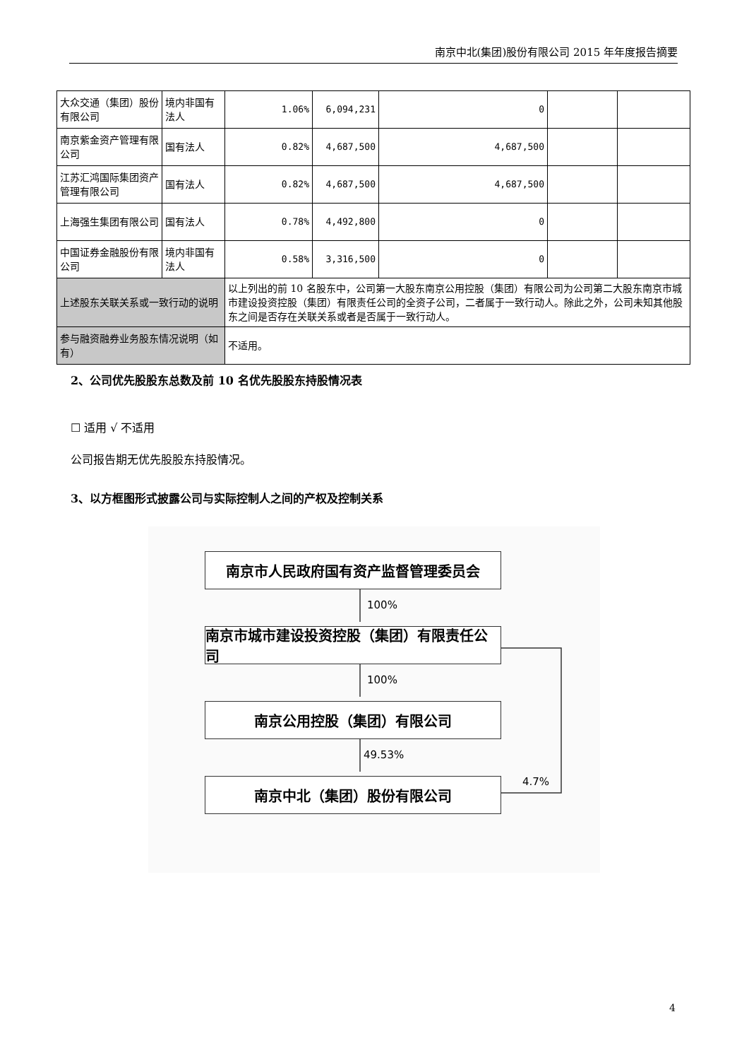南京中北(集团)股份有限公司 2015 年年度报告摘要
| 大众交通（集团）股份有限公司 | 境内非国有法人 | 1.06% | 6,094,231 | 0 | | |
| 南京紫金资产管理有限公司 | 国有法人 | 0.82% | 4,687,500 | 4,687,500 | | |
| 江苏汇鸿国际集团资产管理有限公司 | 国有法人 | 0.82% | 4,687,500 | 4,687,500 | | |
| 上海强生集团有限公司 | 国有法人 | 0.78% | 4,492,800 | 0 | | |
| 中国证券金融股份有限公司 | 境内非国有法人 | 0.58% | 3,316,500 | 0 | | |
| 上述股东关联关系或一致行动的说明 | | 以上列出的前 10 名股东中，公司第一大股东南京公用控股（集团）有限公司为公司第二大股东南京市城市建设投资控股（集团）有限责任公司的全资子公司，二者属于一致行动人。除此之外，公司未知其他股东之间是否存在关联关系或者是否属于一致行动人。 | | | | |
| 参与融资融券业务股东情况说明（如有） | | 不适用。 | | | | |
2、公司优先股股东总数及前 10 名优先股股东持股情况表
☐ 适用 √ 不适用
公司报告期无优先股股东持股情况。
3、以方框图形式披露公司与实际控制人之间的产权及控制关系
南京市人民政府国有资产监督管理委员会
100%
南京市城市建设投资控股（集团）有限责任公司
100%
南京公用控股（集团）有限公司
49.53%
4.7%
南京中北（集团）股份有限公司
4